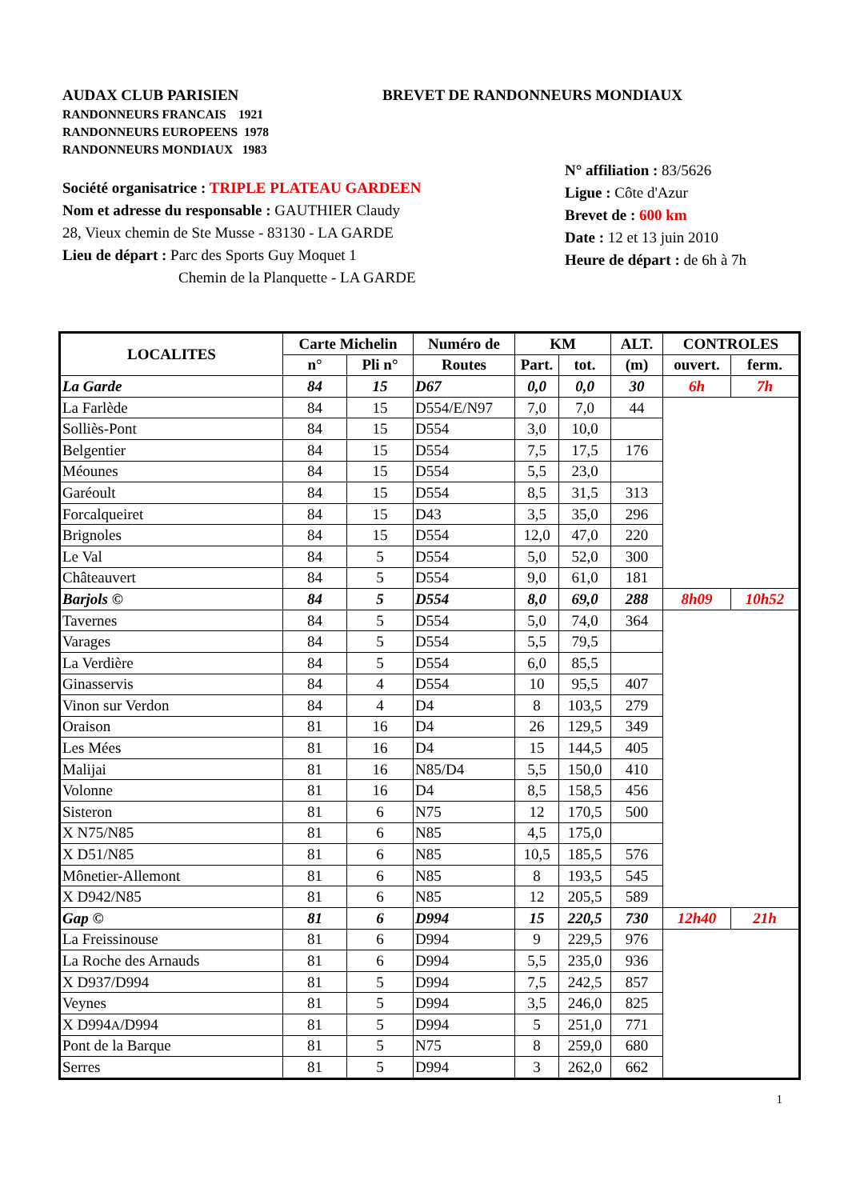AUDAX CLUB PARISIEN
RANDONNEURS FRANCAIS 1921
RANDONNEURS EUROPEENS 1978
RANDONNEURS MONDIAUX 1983
BREVET DE RANDONNEURS MONDIAUX
Société organisatrice : TRIPLE PLATEAU GARDEEN
Nom et adresse du responsable : GAUTHIER Claudy
28, Vieux chemin de Ste Musse - 83130 - LA GARDE
Lieu de départ : Parc des Sports Guy Moquet 1
Chemin de la Planquette - LA GARDE
N° affiliation : 83/5626
Ligue : Côte d'Azur
Brevet de : 600 km
Date : 12 et 13 juin 2010
Heure de départ : de 6h à 7h
| LOCALITES | Carte Michelin | | Numéro de | KM | | ALT. | CONTROLES | |
| --- | --- | --- | --- | --- | --- | --- | --- | --- |
| | n° | Pli n° | Routes | Part. | tot. | (m) | ouvert. | ferm. |
| La Garde | 84 | 15 | D67 | 0,0 | 0,0 | 30 | 6h | 7h |
| La Farlède | 84 | 15 | D554/E/N97 | 7,0 | 7,0 | 44 | | |
| Solliès-Pont | 84 | 15 | D554 | 3,0 | 10,0 | | | |
| Belgentier | 84 | 15 | D554 | 7,5 | 17,5 | 176 | | |
| Méounes | 84 | 15 | D554 | 5,5 | 23,0 | | | |
| Garéoult | 84 | 15 | D554 | 8,5 | 31,5 | 313 | | |
| Forcalqueiret | 84 | 15 | D43 | 3,5 | 35,0 | 296 | | |
| Brignoles | 84 | 15 | D554 | 12,0 | 47,0 | 220 | | |
| Le Val | 84 | 5 | D554 | 5,0 | 52,0 | 300 | | |
| Châteauvert | 84 | 5 | D554 | 9,0 | 61,0 | 181 | | |
| Barjols © | 84 | 5 | D554 | 8,0 | 69,0 | 288 | 8h09 | 10h52 |
| Tavernes | 84 | 5 | D554 | 5,0 | 74,0 | 364 | | |
| Varages | 84 | 5 | D554 | 5,5 | 79,5 | | | |
| La Verdière | 84 | 5 | D554 | 6,0 | 85,5 | | | |
| Ginasservis | 84 | 4 | D554 | 10 | 95,5 | 407 | | |
| Vinon sur Verdon | 84 | 4 | D4 | 8 | 103,5 | 279 | | |
| Oraison | 81 | 16 | D4 | 26 | 129,5 | 349 | | |
| Les Mées | 81 | 16 | D4 | 15 | 144,5 | 405 | | |
| Malijai | 81 | 16 | N85/D4 | 5,5 | 150,0 | 410 | | |
| Volonne | 81 | 16 | D4 | 8,5 | 158,5 | 456 | | |
| Sisteron | 81 | 6 | N75 | 12 | 170,5 | 500 | | |
| X N75/N85 | 81 | 6 | N85 | 4,5 | 175,0 | | | |
| X D51/N85 | 81 | 6 | N85 | 10,5 | 185,5 | 576 | | |
| Mônetier-Allemont | 81 | 6 | N85 | 8 | 193,5 | 545 | | |
| X D942/N85 | 81 | 6 | N85 | 12 | 205,5 | 589 | | |
| Gap © | 81 | 6 | D994 | 15 | 220,5 | 730 | 12h40 | 21h |
| La Freissinouse | 81 | 6 | D994 | 9 | 229,5 | 976 | | |
| La Roche des Arnauds | 81 | 6 | D994 | 5,5 | 235,0 | 936 | | |
| X D937/D994 | 81 | 5 | D994 | 7,5 | 242,5 | 857 | | |
| Veynes | 81 | 5 | D994 | 3,5 | 246,0 | 825 | | |
| X D994 A /D994 | 81 | 5 | D994 | 5 | 251,0 | 771 | | |
| Pont de la Barque | 81 | 5 | N75 | 8 | 259,0 | 680 | | |
| Serres | 81 | 5 | D994 | 3 | 262,0 | 662 | | |
1